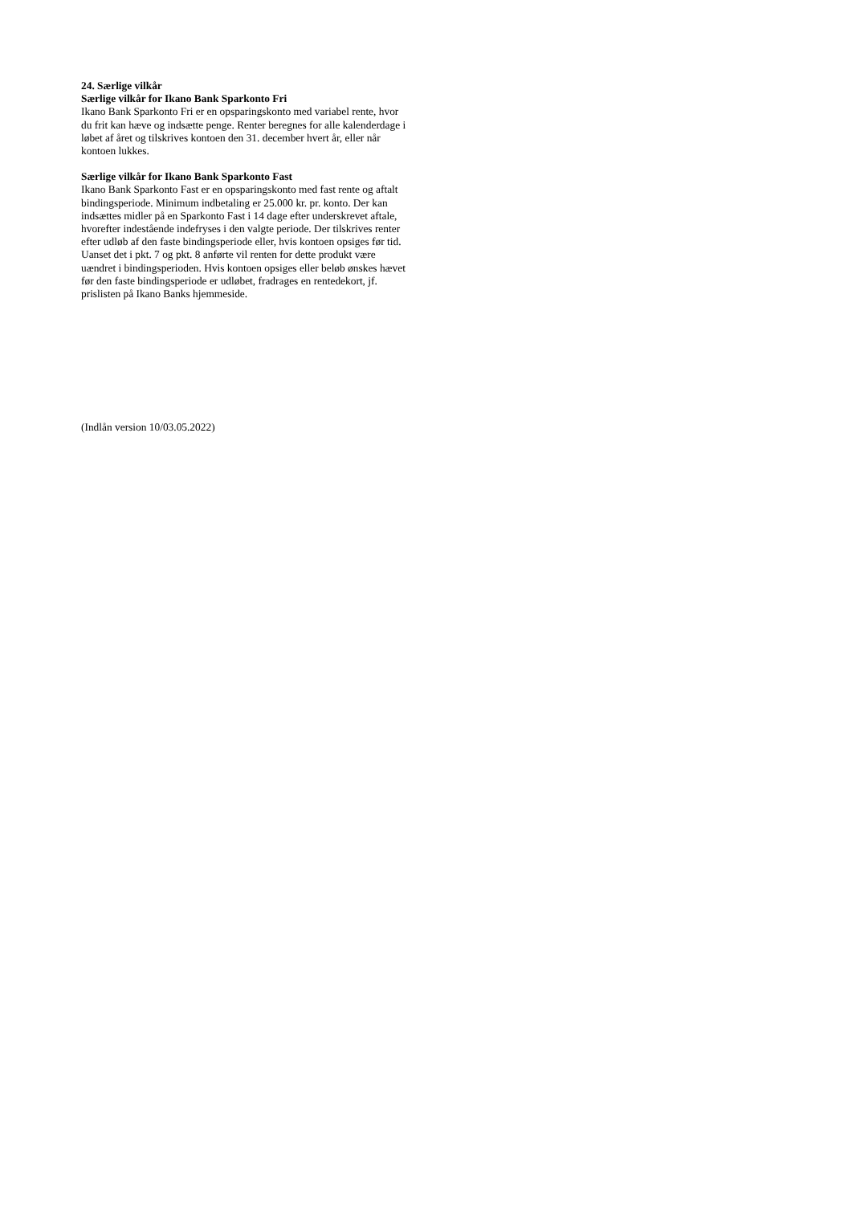24. Særlige vilkår
Særlige vilkår for Ikano Bank Sparkonto Fri
Ikano Bank Sparkonto Fri er en opsparingskonto med variabel rente, hvor du frit kan hæve og indsætte penge. Renter beregnes for alle kalenderdage i løbet af året og tilskrives kontoen den 31. december hvert år, eller når kontoen lukkes.
Særlige vilkår for Ikano Bank Sparkonto Fast
Ikano Bank Sparkonto Fast er en opsparingskonto med fast rente og aftalt bindingsperiode. Minimum indbetaling er 25.000 kr. pr. konto. Der kan indsættes midler på en Sparkonto Fast i 14 dage efter underskrevet aftale, hvorefter indestående indefryses i den valgte periode. Der tilskrives renter efter udløb af den faste bindingsperiode eller, hvis kontoen opsiges før tid. Uanset det i pkt. 7 og pkt. 8 anførte vil renten for dette produkt være uændret i bindingsperioden. Hvis kontoen opsiges eller beløb ønskes hævet før den faste bindingsperiode er udløbet, fradrages en rentedekort, jf. prislisten på Ikano Banks hjemmeside.
(Indlån version 10/03.05.2022)